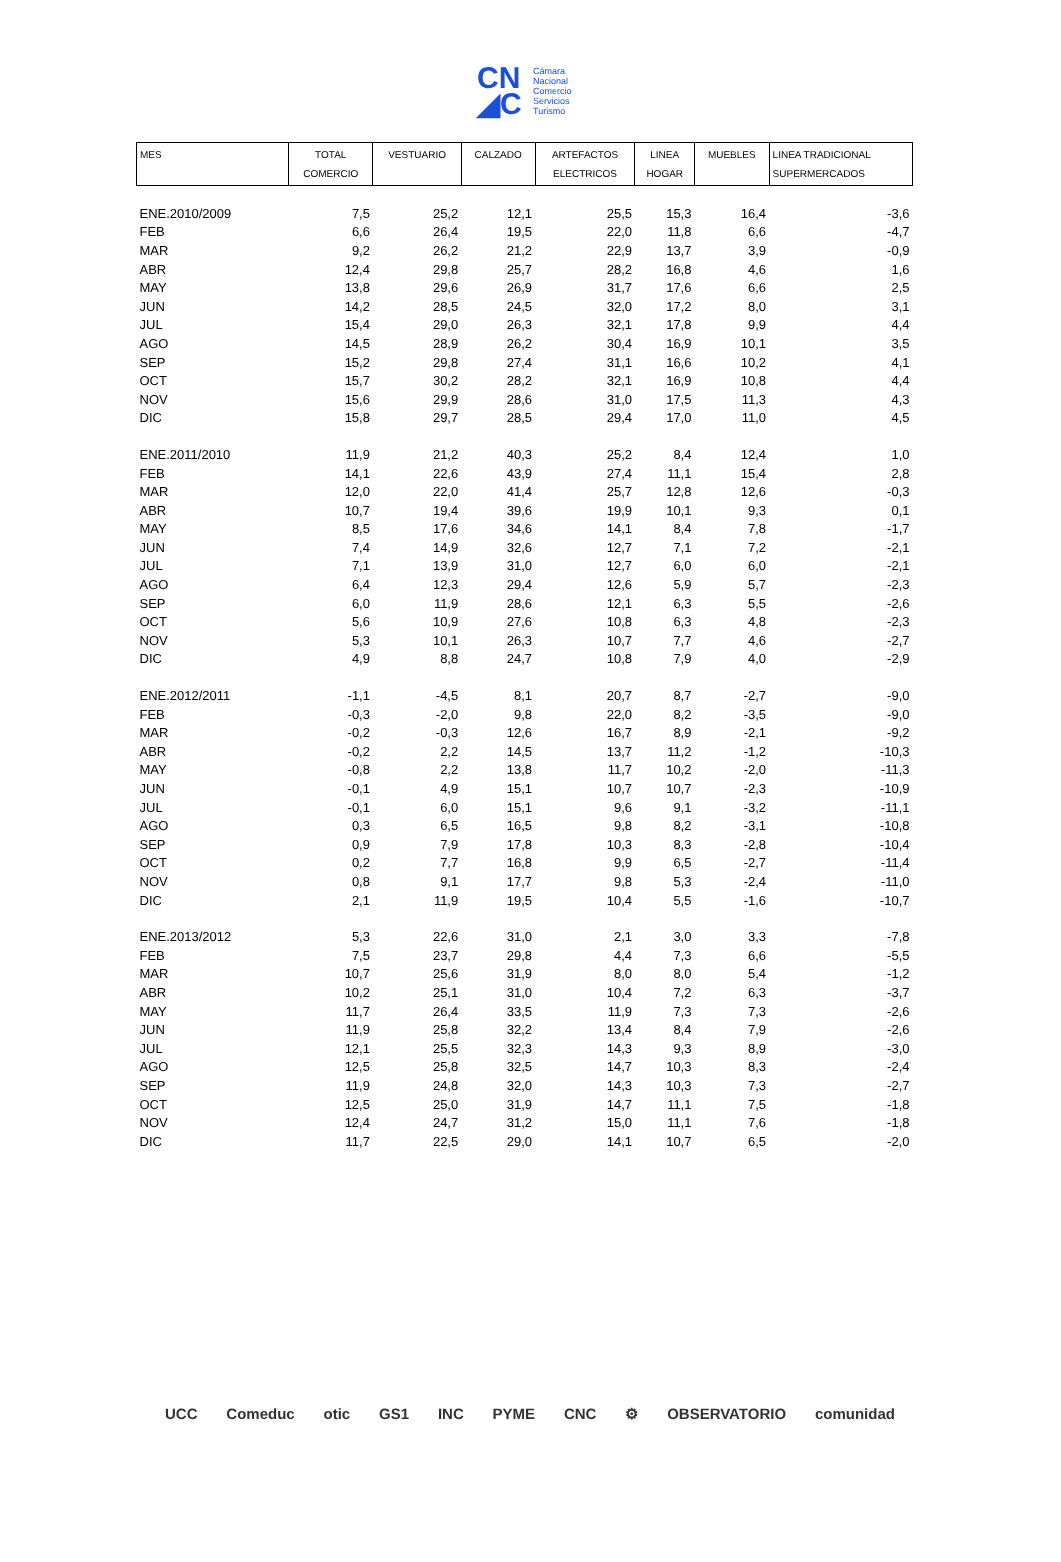CN
◢C
Cámara
Nacional
Comercio
Servicios
Turismo
| MES | TOTAL COMERCIO | VESTUARIO | CALZADO | ARTEFACTOS ELECTRICOS | LINEA HOGAR | MUEBLES | LINEA TRADICIONAL SUPERMERCADOS |
| --- | --- | --- | --- | --- | --- | --- | --- |
| ENE.2010/2009 | 7,5 | 25,2 | 12,1 | 25,5 | 15,3 | 16,4 | -3,6 |
| FEB | 6,6 | 26,4 | 19,5 | 22,0 | 11,8 | 6,6 | -4,7 |
| MAR | 9,2 | 26,2 | 21,2 | 22,9 | 13,7 | 3,9 | -0,9 |
| ABR | 12,4 | 29,8 | 25,7 | 28,2 | 16,8 | 4,6 | 1,6 |
| MAY | 13,8 | 29,6 | 26,9 | 31,7 | 17,6 | 6,6 | 2,5 |
| JUN | 14,2 | 28,5 | 24,5 | 32,0 | 17,2 | 8,0 | 3,1 |
| JUL | 15,4 | 29,0 | 26,3 | 32,1 | 17,8 | 9,9 | 4,4 |
| AGO | 14,5 | 28,9 | 26,2 | 30,4 | 16,9 | 10,1 | 3,5 |
| SEP | 15,2 | 29,8 | 27,4 | 31,1 | 16,6 | 10,2 | 4,1 |
| OCT | 15,7 | 30,2 | 28,2 | 32,1 | 16,9 | 10,8 | 4,4 |
| NOV | 15,6 | 29,9 | 28,6 | 31,0 | 17,5 | 11,3 | 4,3 |
| DIC | 15,8 | 29,7 | 28,5 | 29,4 | 17,0 | 11,0 | 4,5 |
| ENE.2011/2010 | 11,9 | 21,2 | 40,3 | 25,2 | 8,4 | 12,4 | 1,0 |
| FEB | 14,1 | 22,6 | 43,9 | 27,4 | 11,1 | 15,4 | 2,8 |
| MAR | 12,0 | 22,0 | 41,4 | 25,7 | 12,8 | 12,6 | -0,3 |
| ABR | 10,7 | 19,4 | 39,6 | 19,9 | 10,1 | 9,3 | 0,1 |
| MAY | 8,5 | 17,6 | 34,6 | 14,1 | 8,4 | 7,8 | -1,7 |
| JUN | 7,4 | 14,9 | 32,6 | 12,7 | 7,1 | 7,2 | -2,1 |
| JUL | 7,1 | 13,9 | 31,0 | 12,7 | 6,0 | 6,0 | -2,1 |
| AGO | 6,4 | 12,3 | 29,4 | 12,6 | 5,9 | 5,7 | -2,3 |
| SEP | 6,0 | 11,9 | 28,6 | 12,1 | 6,3 | 5,5 | -2,6 |
| OCT | 5,6 | 10,9 | 27,6 | 10,8 | 6,3 | 4,8 | -2,3 |
| NOV | 5,3 | 10,1 | 26,3 | 10,7 | 7,7 | 4,6 | -2,7 |
| DIC | 4,9 | 8,8 | 24,7 | 10,8 | 7,9 | 4,0 | -2,9 |
| ENE.2012/2011 | -1,1 | -4,5 | 8,1 | 20,7 | 8,7 | -2,7 | -9,0 |
| FEB | -0,3 | -2,0 | 9,8 | 22,0 | 8,2 | -3,5 | -9,0 |
| MAR | -0,2 | -0,3 | 12,6 | 16,7 | 8,9 | -2,1 | -9,2 |
| ABR | -0,2 | 2,2 | 14,5 | 13,7 | 11,2 | -1,2 | -10,3 |
| MAY | -0,8 | 2,2 | 13,8 | 11,7 | 10,2 | -2,0 | -11,3 |
| JUN | -0,1 | 4,9 | 15,1 | 10,7 | 10,7 | -2,3 | -10,9 |
| JUL | -0,1 | 6,0 | 15,1 | 9,6 | 9,1 | -3,2 | -11,1 |
| AGO | 0,3 | 6,5 | 16,5 | 9,8 | 8,2 | -3,1 | -10,8 |
| SEP | 0,9 | 7,9 | 17,8 | 10,3 | 8,3 | -2,8 | -10,4 |
| OCT | 0,2 | 7,7 | 16,8 | 9,9 | 6,5 | -2,7 | -11,4 |
| NOV | 0,8 | 9,1 | 17,7 | 9,8 | 5,3 | -2,4 | -11,0 |
| DIC | 2,1 | 11,9 | 19,5 | 10,4 | 5,5 | -1,6 | -10,7 |
| ENE.2013/2012 | 5,3 | 22,6 | 31,0 | 2,1 | 3,0 | 3,3 | -7,8 |
| FEB | 7,5 | 23,7 | 29,8 | 4,4 | 7,3 | 6,6 | -5,5 |
| MAR | 10,7 | 25,6 | 31,9 | 8,0 | 8,0 | 5,4 | -1,2 |
| ABR | 10,2 | 25,1 | 31,0 | 10,4 | 7,2 | 6,3 | -3,7 |
| MAY | 11,7 | 26,4 | 33,5 | 11,9 | 7,3 | 7,3 | -2,6 |
| JUN | 11,9 | 25,8 | 32,2 | 13,4 | 8,4 | 7,9 | -2,6 |
| JUL | 12,1 | 25,5 | 32,3 | 14,3 | 9,3 | 8,9 | -3,0 |
| AGO | 12,5 | 25,8 | 32,5 | 14,7 | 10,3 | 8,3 | -2,4 |
| SEP | 11,9 | 24,8 | 32,0 | 14,3 | 10,3 | 7,3 | -2,7 |
| OCT | 12,5 | 25,0 | 31,9 | 14,7 | 11,1 | 7,5 | -1,8 |
| NOV | 12,4 | 24,7 | 31,2 | 15,0 | 11,1 | 7,6 | -1,8 |
| DIC | 11,7 | 22,5 | 29,0 | 14,1 | 10,7 | 6,5 | -2,0 |
UCC Comeduc otic GS1 INC PYME CNC ⚙ OBSERVATORIO comunidad